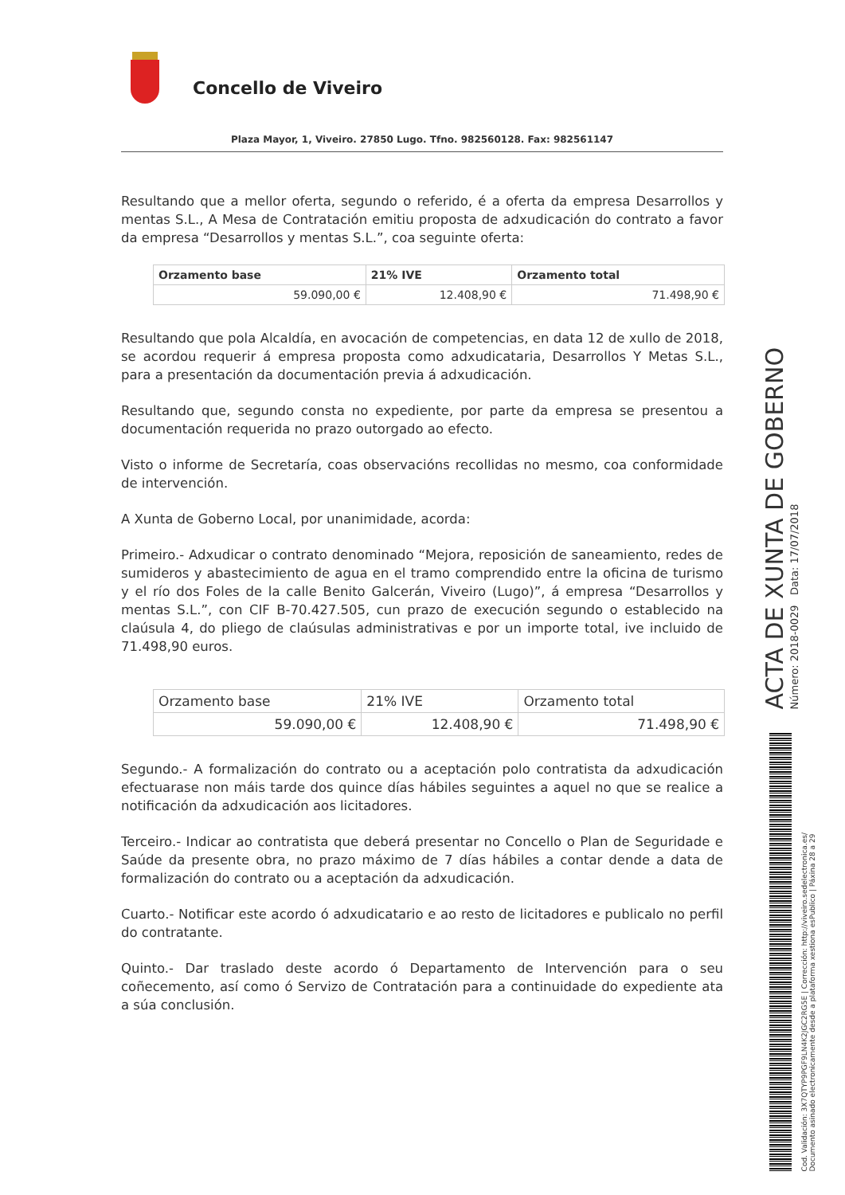Concello de Viveiro
Plaza Mayor, 1, Viveiro. 27850 Lugo. Tfno. 982560128. Fax: 982561147
Resultando que a mellor oferta, segundo o referido, é a oferta da empresa Desarrollos y mentas S.L., A Mesa de Contratación emitiu proposta de adxudicación do contrato a favor da empresa “Desarrollos y mentas S.L.”, coa seguinte oferta:
| Orzamento base | 21% IVE | Orzamento total |
| --- | --- | --- |
| 59.090,00 € | 12.408,90 € | 71.498,90 € |
Resultando que pola Alcaldía, en avocación de competencias, en data 12 de xullo de 2018, se acordou requerir á empresa proposta como adxudicataria, Desarrollos Y Metas S.L., para a presentación da documentación previa á adxudicación.
Resultando que, segundo consta no expediente, por parte da empresa se presentou a documentación requerida no prazo outorgado ao efecto.
Visto o informe de Secretaría, coas observacións recollidas no mesmo, coa conformidade de intervención.
A Xunta de Goberno Local, por unanimidade, acorda:
Primeiro.- Adxudicar o contrato denominado “Mejora, reposición de saneamiento, redes de sumideros y abastecimiento de agua en el tramo comprendido entre la oficina de turismo y el río dos Foles de la calle Benito Galcerán, Viveiro (Lugo)”, á empresa “Desarrollos y mentas S.L.”, con CIF B-70.427.505, cun prazo de execución segundo o establecido na claúsula 4, do pliego de claúsulas administrativas e por un importe total, ive incluido de 71.498,90 euros.
| Orzamento base | 21% IVE | Orzamento total |
| --- | --- | --- |
| 59.090,00 € | 12.408,90 € | 71.498,90 € |
Segundo.- A formalización do contrato ou a aceptación polo contratista da adxudicación efectuarase non máis tarde dos quince días hábiles seguintes a aquel no que se realice a notificación da adxudicación aos licitadores.
Terceiro.- Indicar ao contratista que deberá presentar no Concello o Plan de Seguridade e Saúde da presente obra, no prazo máximo de 7 días hábiles a contar dende a data de formalización do contrato ou a aceptación da adxudicación.
Cuarto.- Notificar este acordo ó adxudicatario e ao resto de licitadores e publicalo no perfil do contratante.
Quinto.- Dar traslado deste acordo ó Departamento de Intervención para o seu coñecemento, así como ó Servizo de Contratación para a continuidade do expediente ata a súa conclusión.
ACTA DE XUNTA DE GOBERNO
Número: 2018-0029 Data: 17/07/2018
Cod. Validación: 3X7QTYP9PGF9LN4K2JGC2RG5E | Corrección: http://viveiro.sedelectronica.es/
Documento asinado electronicamente desde a plataforma xestiona esPublico | Páxina 28 a 29